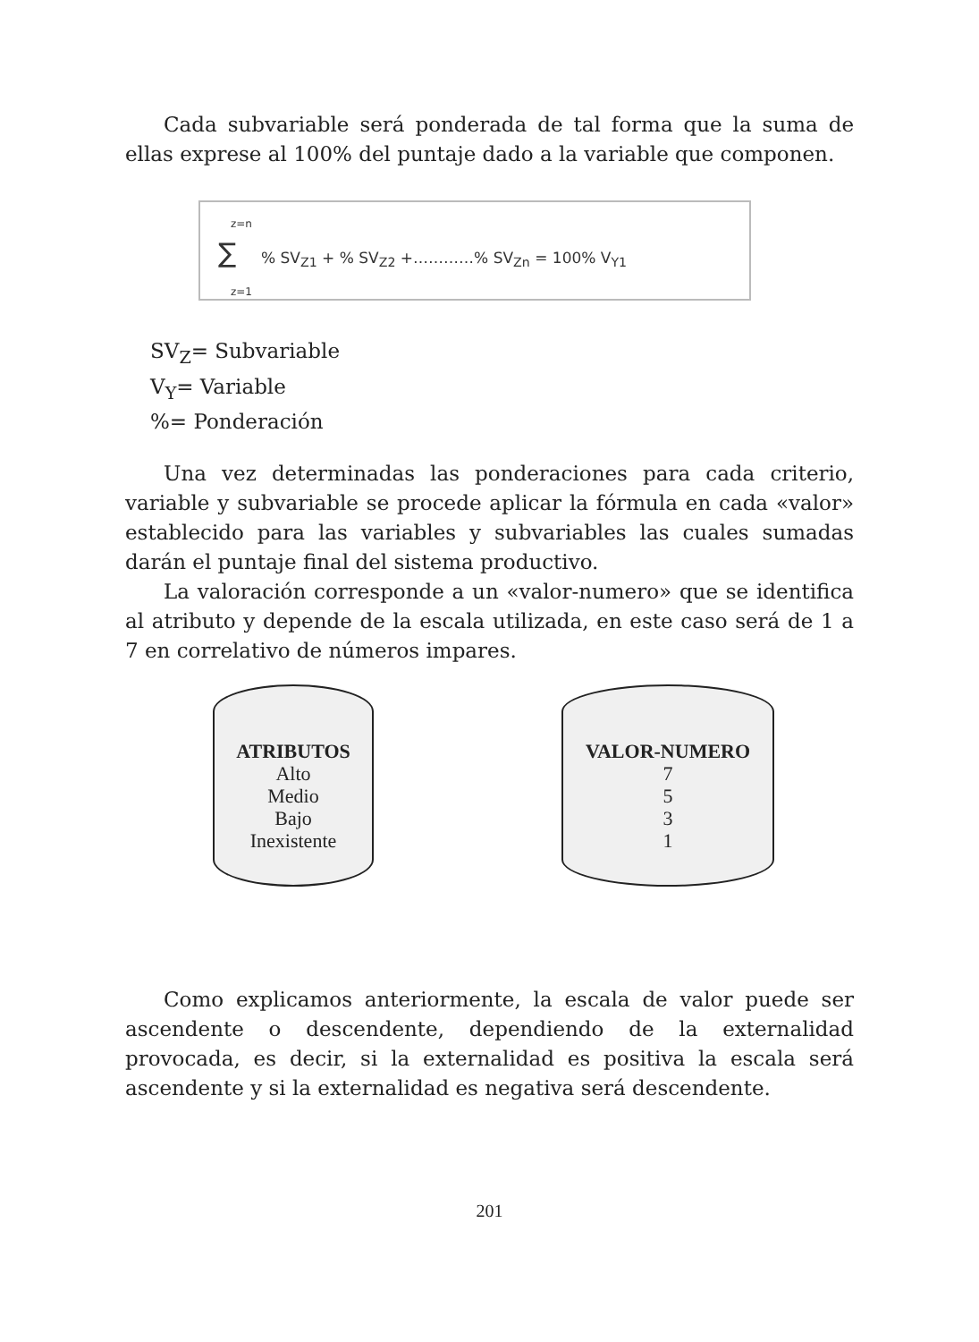Cada subvariable será ponderada de tal forma que la suma de ellas exprese al 100% del puntaje dado a la variable que componen.
z=n
∑
% SV<sub>Z1</sub> + % SV<sub>Z2</sub> +…………% SV<sub>Zn</sub> = 100% V<sub>Y1</sub>
z=1
SV<sub>Z</sub>= Subvariable
V<sub>Y</sub>= Variable
%= Ponderación
Una vez determinadas las ponderaciones para cada criterio, variable y subvariable se procede aplicar la fórmula en cada «valor» establecido para las variables y subvariables las cuales sumadas darán el puntaje final del sistema productivo.
La valoración corresponde a un «valor-numero» que se identifica al atributo y depende de la escala utilizada, en este caso será de 1 a 7 en correlativo de números impares.
ATRIBUTOS
Alto
Medio
Bajo
Inexistente
VALOR-NUMERO
7
5
3
1
Como explicamos anteriormente, la escala de valor puede ser ascendente o descendente, dependiendo de la externalidad provocada, es decir, si la externalidad es positiva la escala será ascendente y si la externalidad es negativa será descendente.
201